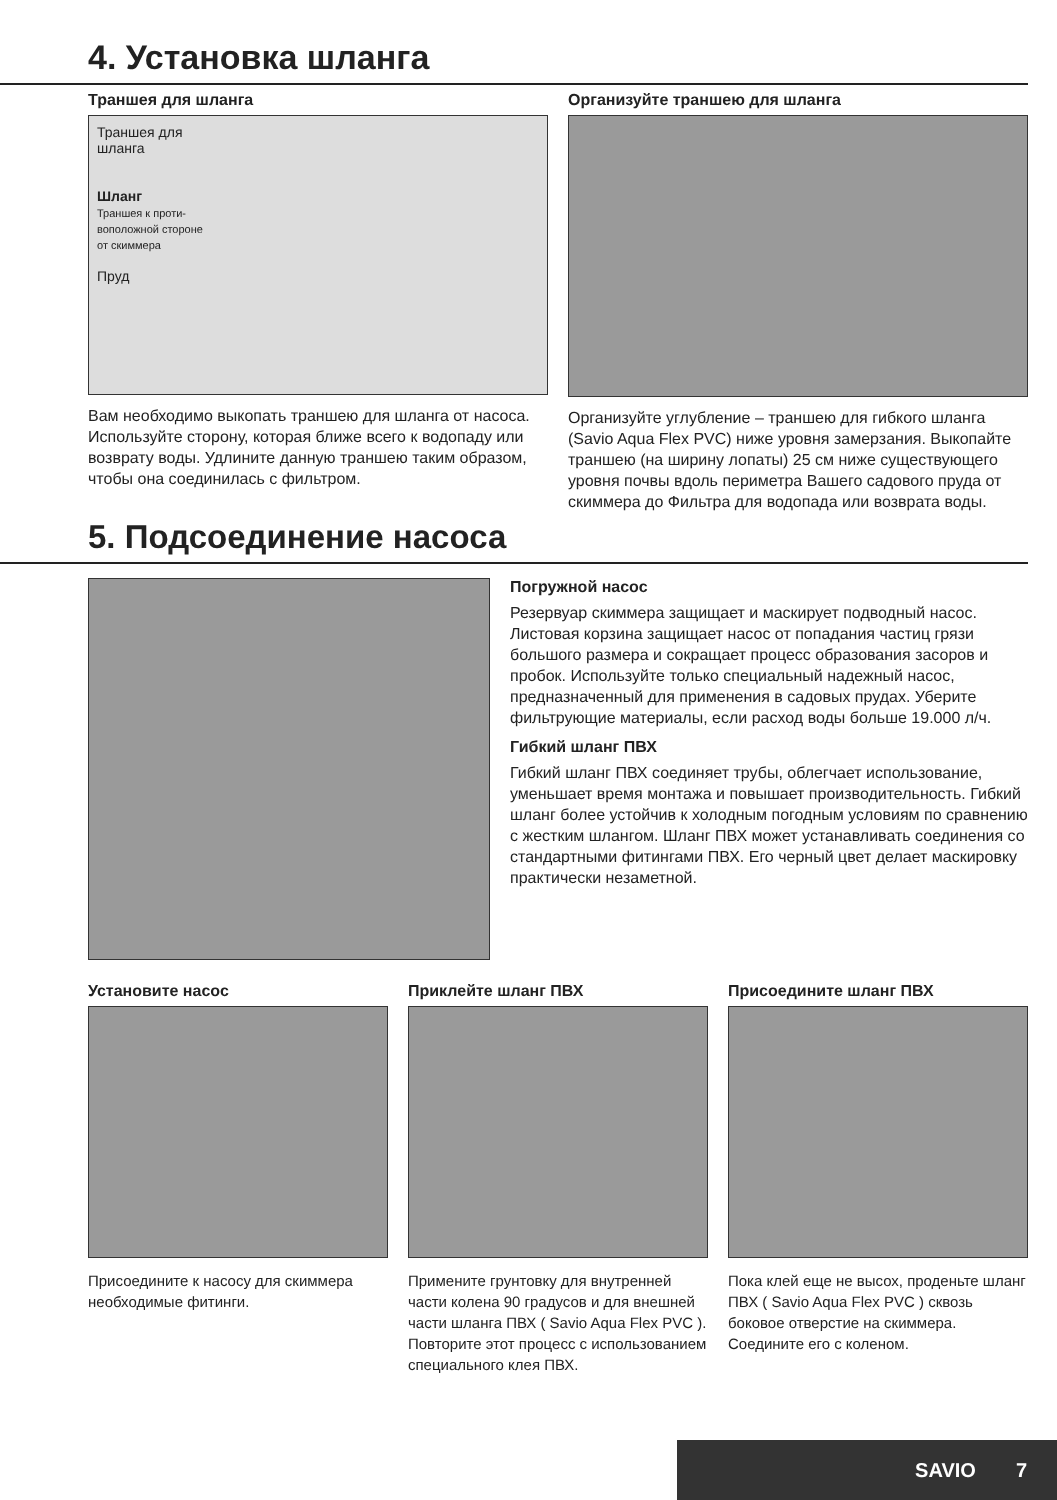4. Установка шланга
Траншея для шланга
Траншея для
шланга
Шланг
Траншея к проти-
воположной стороне
от скиммера
Пруд
Вам необходимо выкопать траншею для шланга от насоса. Используйте сторону, которая бли­же всего к водопаду или возврату воды. Удлините данную траншею таким образом, чтобы она соединилась с фильтром.
Организуйте траншею для шланга
Организуйте углубление – траншею для гибкого шланга (Savio Aqua Flex PVC) ниже уровня замерза­ния. Выкопайте траншею (на ширину лопаты) 25 см ниже существующего уровня почвы вдоль пери­метра Вашего садового пруда от скиммера до Фильтра для водопада или возврата воды.
5. Подсоединение насоса
Погружной насос
Резервуар скиммера защищает и маскирует подводный насос. Листовая корзина защищает насос от попадания частиц грязи большого размера и сокращает процесс образования засоров и пробок. Используйте только спе­циальный надежный насос, предназначенный для при­менения в садовых прудах. Уберите фильтрующие материалы, если расход воды больше 19.000 л/ч.
Гибкий шланг ПВХ
Гибкий шланг ПВХ соединяет трубы, облегчает использование, уменьшает время монтажа и повы­шает производительность. Гибкий шланг более устойчив к холодным погодным условиям по сравнению с жестким шлангом. Шланг ПВХ может устанавливать соединения со стандартными фитингами ПВХ. Его черный цвет де­лает маскировку практически незаметной.
Установите насос
Присоедините к насосу для скиммера необходимые фитинги.
Приклейте шланг ПВХ
Примените грунтовку для внутрен­ней части колена 90 градусов и для внешней части шланга ПВХ ( Savio Aqua Flex PVC ). Повторите этот процесс с использованием специального клея ПВХ.
Присоедините шланг ПВХ
Пока клей еще не высох, проденьте шланг ПВХ ( Savio Aqua Flex PVC ) сквозь боковое отверстие на ским­мера. Соедините его с коленом.
SAVIO 7